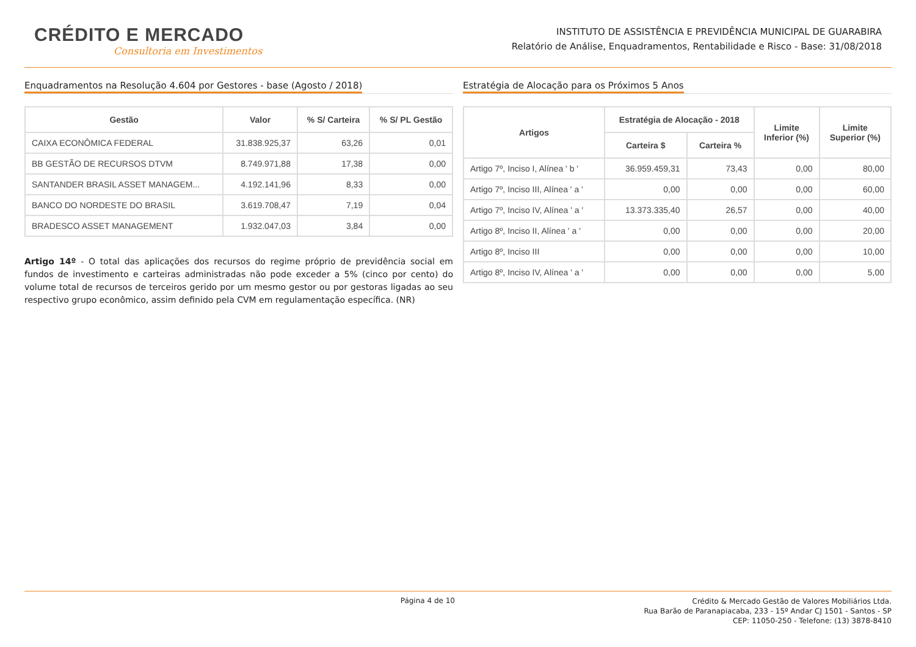CRÉDITO E MERCADO
Consultoria em Investimentos
INSTITUTO DE ASSISTÊNCIA E PREVIDÊNCIA MUNICIPAL DE GUARABIRA
Relatório de Análise, Enquadramentos, Rentabilidade e Risco - Base: 31/08/2018
Enquadramentos na Resolução 4.604 por Gestores - base (Agosto / 2018)
| Gestão | Valor | % S/ Carteira | % S/ PL Gestão |
| --- | --- | --- | --- |
| CAIXA ECONÔMICA FEDERAL | 31.838.925,37 | 63,26 | 0,01 |
| BB GESTÃO DE RECURSOS DTVM | 8.749.971,88 | 17,38 | 0,00 |
| SANTANDER BRASIL ASSET MANAGEM... | 4.192.141,96 | 8,33 | 0,00 |
| BANCO DO NORDESTE DO BRASIL | 3.619.708,47 | 7,19 | 0,04 |
| BRADESCO ASSET MANAGEMENT | 1.932.047,03 | 3,84 | 0,00 |
Artigo 14º - O total das aplicações dos recursos do regime próprio de previdência social em fundos de investimento e carteiras administradas não pode exceder a 5% (cinco por cento) do volume total de recursos de terceiros gerido por um mesmo gestor ou por gestoras ligadas ao seu respectivo grupo econômico, assim definido pela CVM em regulamentação específica. (NR)
Estratégia de Alocação para os Próximos 5 Anos
| Artigos | Estratégia de Alocação - 2018 | | Limite Inferior (%) | Limite Superior (%) |
| --- | --- | --- | --- | --- |
| | Carteira $ | Carteira % | | |
| Artigo 7º, Inciso I, Alínea ' b ' | 36.959.459,31 | 73,43 | 0,00 | 80,00 |
| Artigo 7º, Inciso III, Alínea ' a ' | 0,00 | 0,00 | 0,00 | 60,00 |
| Artigo 7º, Inciso IV, Alínea ' a ' | 13.373.335,40 | 26,57 | 0,00 | 40,00 |
| Artigo 8º, Inciso II, Alínea ' a ' | 0,00 | 0,00 | 0,00 | 20,00 |
| Artigo 8º, Inciso III | 0,00 | 0,00 | 0,00 | 10,00 |
| Artigo 8º, Inciso IV, Alínea ' a ' | 0,00 | 0,00 | 0,00 | 5,00 |
Página 4 de 10
Crédito & Mercado Gestão de Valores Mobiliários Ltda.
Rua Barão de Paranapiacaba, 233 - 15º Andar CJ 1501 - Santos - SP
CEP: 11050-250 - Telefone: (13) 3878-8410